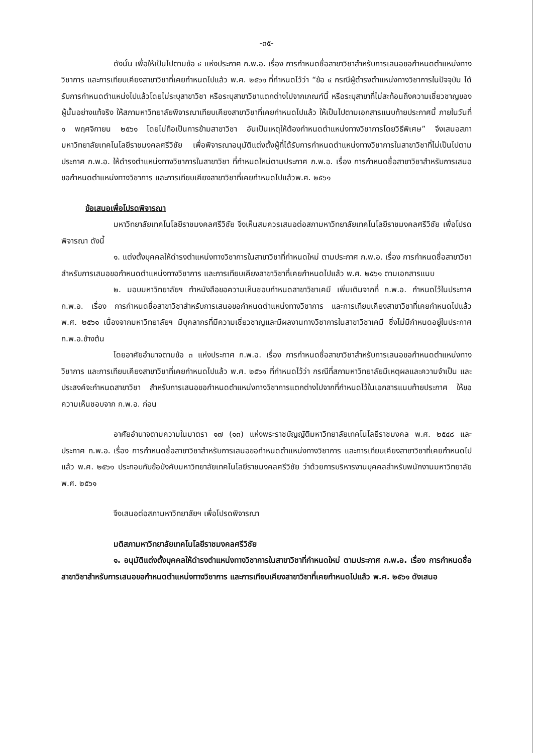-๓๕-
ดังนั้น เพื่อให้เป็นไปตามข้อ ๔ แห่งประกาศ ก.พ.อ. เรื่อง การกำหนดชื่อสาขาวิชาสำหรับการเสนอขอกำหนดตำแหน่งทางวิชาการ และการเทียบเคียงสาขาวิชาที่เคยกำหนดไปแล้ว พ.ศ. ๒๕๖๑ ที่กำหนดไว้ว่า “ข้อ ๔ กรณีผู้ดำรงตำแหน่งทางวิชาการในปัจจุบัน ได้รับการกำหนดตำแหน่งไปแล้วโดยไม่ระบุสาขาวิชา หรือระบุสาขาวิชาแตกต่างไปจากเกณฑ์นี้ หรือระบุสาขาที่ไม่สะท้อนถึงความเชี่ยวชาญของผู้นั้นอย่างแท้จริง ให้สภามหาวิทยาลัยพิจารณาเทียบเคียงสาขาวิชาที่เคยกำหนดไปแล้ว ให้เป็นไปตามเอกสารแนบท้ายประกาศนี้ ภายในวันที่ ๑ พฤศจิกายน ๒๕๖๑ โดยไม่ถือเป็นการข้ามสาขาวิชา อันเป็นเหตุให้ต้องกำหนดตำแหน่งทางวิชาการโดยวิธีพิเศษ” จึงเสนอสภามหาวิทยาลัยเทคโนโลยีราชมงคลศรีวิชัย เพื่อพิจารณาอนุมัติแต่งตั้งผู้ที่ได้รับการกำหนดตำแหน่งทางวิชาการในสาขาวิชาที่ไม่เป็นไปตามประกาศ ก.พ.อ. ให้ดำรงตำแหน่งทางวิชาการในสาขาวิชา ที่กำหนดใหม่ตามประกาศ ก.พ.อ. เรื่อง การกำหนดชื่อสาขาวิชาสำหรับการเสนอขอกำหนดตำแหน่งทางวิชาการ และการเทียบเคียงสาขาวิชาที่เคยกำหนดไปแล้วพ.ศ. ๒๕๖๑
ข้อเสนอเพื่อโปรดพิจารณา
มหาวิทยาลัยเทคโนโลยีราชมงคลศรีวิชัย จึงเห็นสมควรเสนอต่อสภามหาวิทยาลัยเทคโนโลยีราชมงคลศรีวิชัย เพื่อโปรดพิจารณา ดังนี้
๑. แต่งตั้งบุคคลให้ดำรงตำแหน่งทางวิชาการในสาขาวิชาที่กำหนดใหม่ ตามประกาศ ก.พ.อ. เรื่อง การกำหนดชื่อสาขาวิชาสำหรับการเสนอขอกำหนดตำแหน่งทางวิชาการ และการเทียบเคียงสาขาวิชาที่เคยกำหนดไปแล้ว พ.ศ. ๒๕๖๑ ตามเอกสารแนบ
๒. มอบมหาวิทยาลัยฯ ทำหนังสือขอความเห็นชอบกำหนดสาขาวิชาเคมี เพิ่มเติมจากที่ ก.พ.อ. กำหนดไว้ในประกาศ ก.พ.อ. เรื่อง การกำหนดชื่อสาขาวิชาสำหรับการเสนอขอกำหนดตำแหน่งทางวิชาการ และการเทียบเคียงสาขาวิชาที่เคยกำหนดไปแล้ว พ.ศ. ๒๕๖๑ เนื่องจากมหาวิทยาลัยฯ มีบุคลากรที่มีความเชี่ยวชาญและมีผลงานทางวิชาการในสาขาวิชาเคมี ซึ่งไม่มีกำหนดอยู่ในประกาศ ก.พ.อ.ข้างต้น
โดยอาศัยอำนาจตามข้อ ๓ แห่งประกาศ ก.พ.อ. เรื่อง การกำหนดชื่อสาขาวิชาสำหรับการเสนอขอกำหนดตำแหน่งทางวิชาการ และการเทียบเคียงสาขาวิชาที่เคยกำหนดไปแล้ว พ.ศ. ๒๕๖๑ ที่กำหนดไว้ว่า กรณีที่สภามหาวิทยาลัยมีเหตุผลและความจำเป็น และประสงค์จะกำหนดสาขาวิชา สำหรับการเสนอขอกำหนดตำแหน่งทางวิชาการแตกต่างไปจากที่กำหนดไว้ในเอกสารแนบท้ายประกาศ ให้ขอความเห็นชอบจาก ก.พ.อ. ก่อน
อาศัยอำนาจตามความในมาตรา ๑๗ (๑๓) แห่งพระราชบัญญัติมหาวิทยาลัยเทคโนโลยีราชมงคล พ.ศ. ๒๕๔๘ และประกาศ ก.พ.อ. เรื่อง การกำหนดชื่อสาขาวิชาสำหรับการเสนอขอกำหนดตำแหน่งทางวิชาการ และการเทียบเคียงสาขาวิชาที่เคยกำหนดไปแล้ว พ.ศ. ๒๕๖๑ ประกอบกับข้อบังคับมหาวิทยาลัยเทคโนโลยีราชมงคลศรีวิชัย ว่าด้วยการบริหารงานบุคคลสำหรับพนักงานมหาวิทยาลัย พ.ศ. ๒๕๖๑
จึงเสนอต่อสภามหาวิทยาลัยฯ เพื่อโปรดพิจารณา
มติสภามหาวิทยาลัยเทคโนโลยีราชมงคลศรีวิชัย
๑. อนุมัติแต่งตั้งบุคคลให้ดำรงตำแหน่งทางวิชาการในสาขาวิชาที่กำหนดใหม่ ตามประกาศ ก.พ.อ. เรื่อง การกำหนดชื่อสาขาวิชาสำหรับการเสนอขอกำหนดตำแหน่งทางวิชาการ และการเทียบเคียงสาขาวิชาที่เคยกำหนดไปแล้ว พ.ศ. ๒๕๖๑ ดังเสนอ